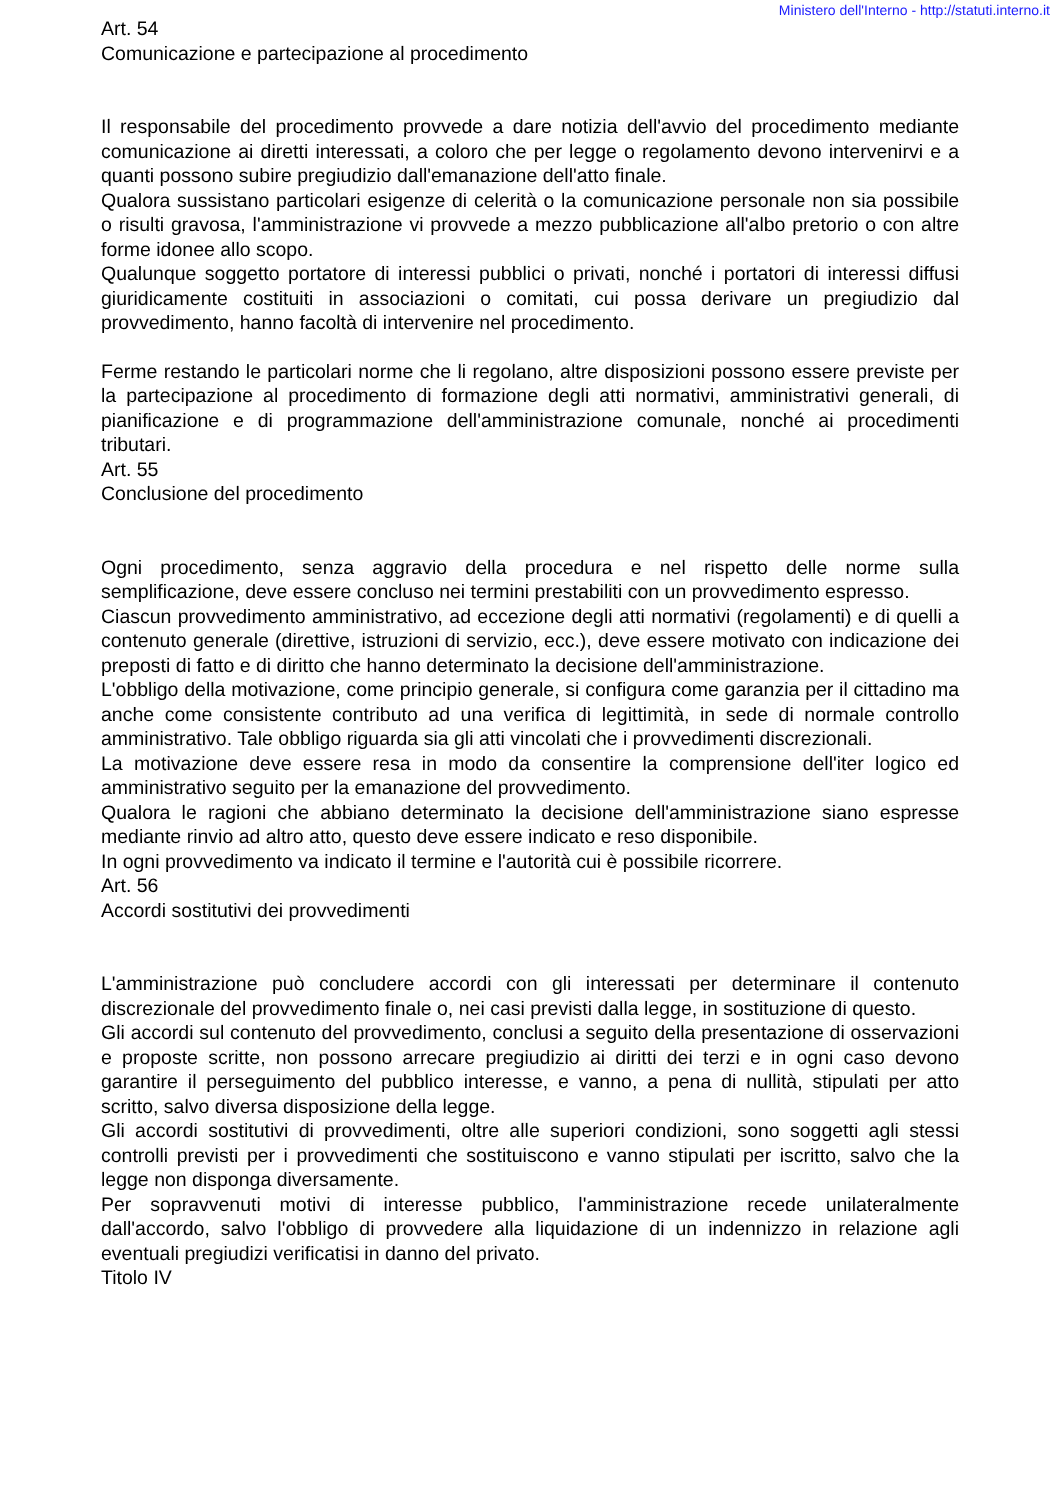Ministero dell'Interno - http://statuti.interno.it
Art. 54
Comunicazione e partecipazione al procedimento
Il responsabile del procedimento provvede a dare notizia dell'avvio del procedimento mediante comunicazione ai diretti interessati, a coloro che per legge o regolamento devono intervenirvi e a quanti possono subire pregiudizio dall'emanazione dell'atto finale.
Qualora sussistano particolari esigenze di celerità o la comunicazione personale non sia possibile o risulti gravosa, l'amministrazione vi provvede a mezzo pubblicazione all'albo pretorio o con altre forme idonee allo scopo.
Qualunque soggetto portatore di interessi pubblici o privati, nonché i portatori di interessi diffusi giuridicamente costituiti in associazioni o comitati, cui possa derivare un pregiudizio dal provvedimento, hanno facoltà di intervenire nel procedimento.
Ferme restando le particolari norme che li regolano, altre disposizioni possono essere previste per la partecipazione al procedimento di formazione degli atti normativi, amministrativi generali, di pianificazione e di programmazione dell'amministrazione comunale, nonché ai procedimenti tributari.
Art. 55
Conclusione del procedimento
Ogni procedimento, senza aggravio della procedura e nel rispetto delle norme sulla semplificazione, deve essere concluso nei termini prestabiliti con un provvedimento espresso.
Ciascun provvedimento amministrativo, ad eccezione degli atti normativi (regolamenti) e di quelli a contenuto generale (direttive, istruzioni di servizio, ecc.), deve essere motivato con indicazione dei preposti di fatto e di diritto che hanno determinato la decisione dell'amministrazione.
L'obbligo della motivazione, come principio generale, si configura come garanzia per il cittadino ma anche come consistente contributo ad una verifica di legittimità, in sede di normale controllo amministrativo. Tale obbligo riguarda sia gli atti vincolati che i provvedimenti discrezionali.
La motivazione deve essere resa in modo da consentire la comprensione dell'iter logico ed amministrativo seguito per la emanazione del provvedimento.
Qualora le ragioni che abbiano determinato la decisione dell'amministrazione siano espresse mediante rinvio ad altro atto, questo deve essere indicato e reso disponibile.
In ogni provvedimento va indicato il termine e l'autorità cui è possibile ricorrere.
Art. 56
Accordi sostitutivi dei provvedimenti
L'amministrazione può concludere accordi con gli interessati per determinare il contenuto discrezionale del provvedimento finale o, nei casi previsti dalla legge, in sostituzione di questo.
Gli accordi sul contenuto del provvedimento, conclusi a seguito della presentazione di osservazioni e proposte scritte, non possono arrecare pregiudizio ai diritti dei terzi e in ogni caso devono garantire il perseguimento del pubblico interesse, e vanno, a pena di nullità, stipulati per atto scritto, salvo diversa disposizione della legge.
Gli accordi sostitutivi di provvedimenti, oltre alle superiori condizioni, sono soggetti agli stessi controlli previsti per i provvedimenti che sostituiscono e vanno stipulati per iscritto, salvo che la legge non disponga diversamente.
Per sopravvenuti motivi di interesse pubblico, l'amministrazione recede unilateralmente dall'accordo, salvo l'obbligo di provvedere alla liquidazione di un indennizzo in relazione agli eventuali pregiudizi verificatisi in danno del privato.
Titolo IV